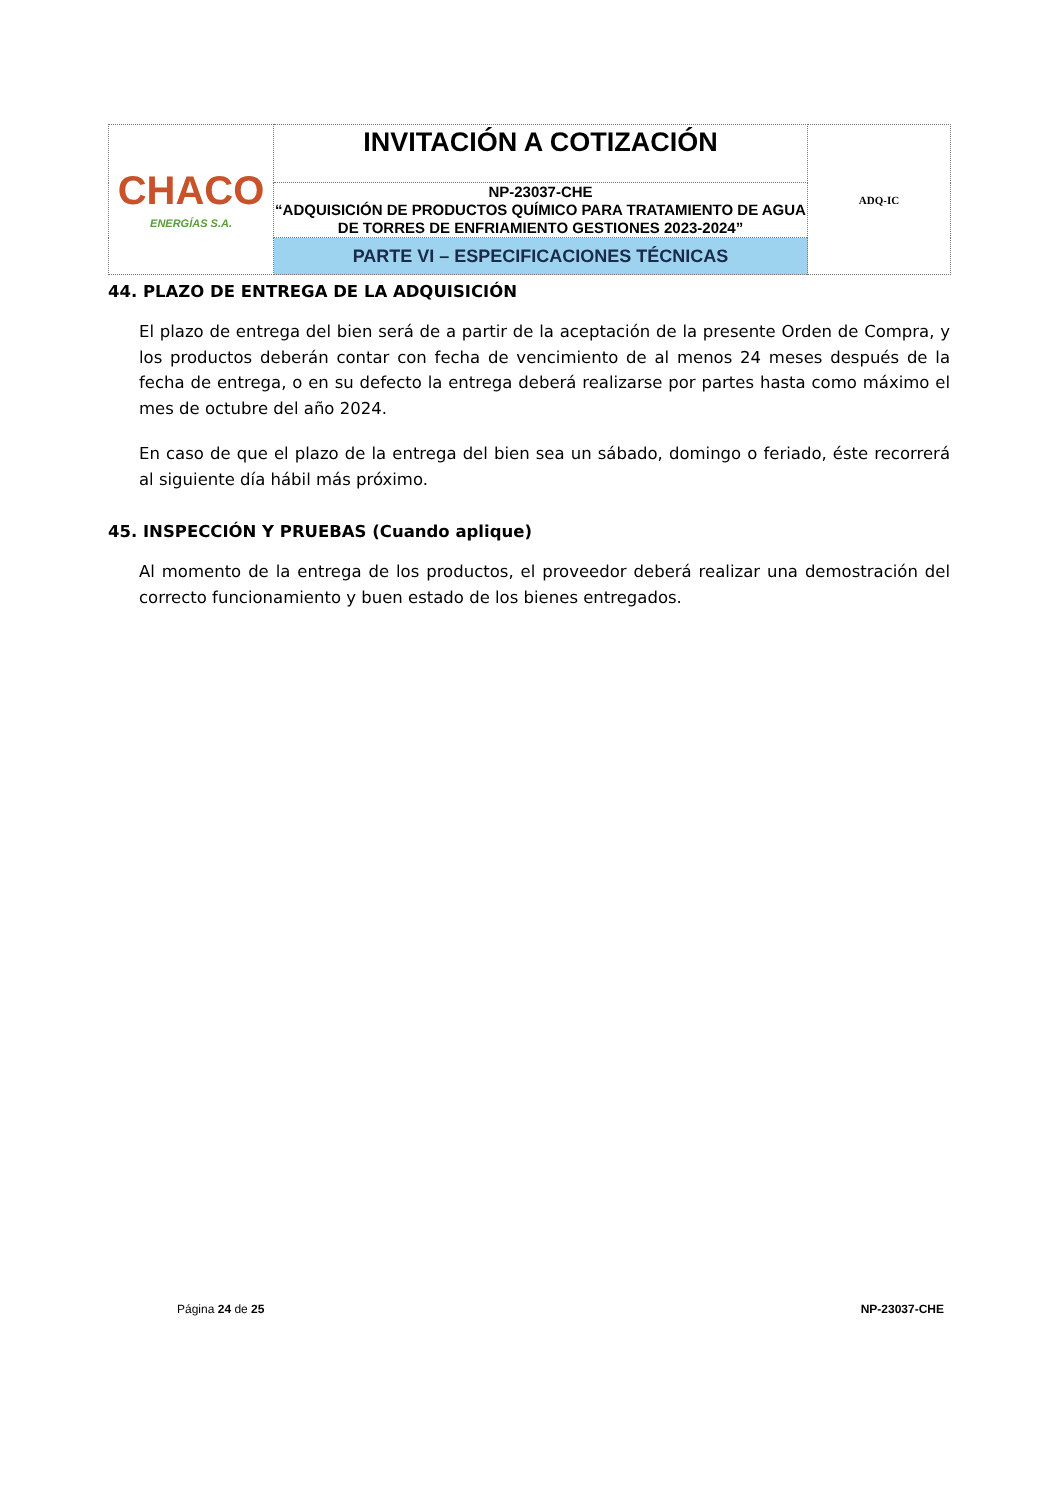| CHACO ENERGÍAS S.A. | INVITACIÓN A COTIZACIÓN | ADQ-IC |
| | NP-23037-CHE “ADQUISICIÓN DE PRODUCTOS QUÍMICO PARA TRATAMIENTO DE AGUA DE TORRES DE ENFRIAMIENTO GESTIONES 2023-2024” | |
| | PARTE VI – ESPECIFICACIONES TÉCNICAS | |
44. PLAZO DE ENTREGA DE LA ADQUISICIÓN
El plazo de entrega del bien será de a partir de la aceptación de la presente Orden de Compra, y los productos deberán contar con fecha de vencimiento de al menos 24 meses después de la fecha de entrega, o en su defecto la entrega deberá realizarse por partes hasta como máximo el mes de octubre del año 2024.
En caso de que el plazo de la entrega del bien sea un sábado, domingo o feriado, éste recorrerá al siguiente día hábil más próximo.
45. INSPECCIÓN Y PRUEBAS (Cuando aplique)
Al momento de la entrega de los productos, el proveedor deberá realizar una demostración del correcto funcionamiento y buen estado de los bienes entregados.
Página 24 de 25 NP-23037-CHE